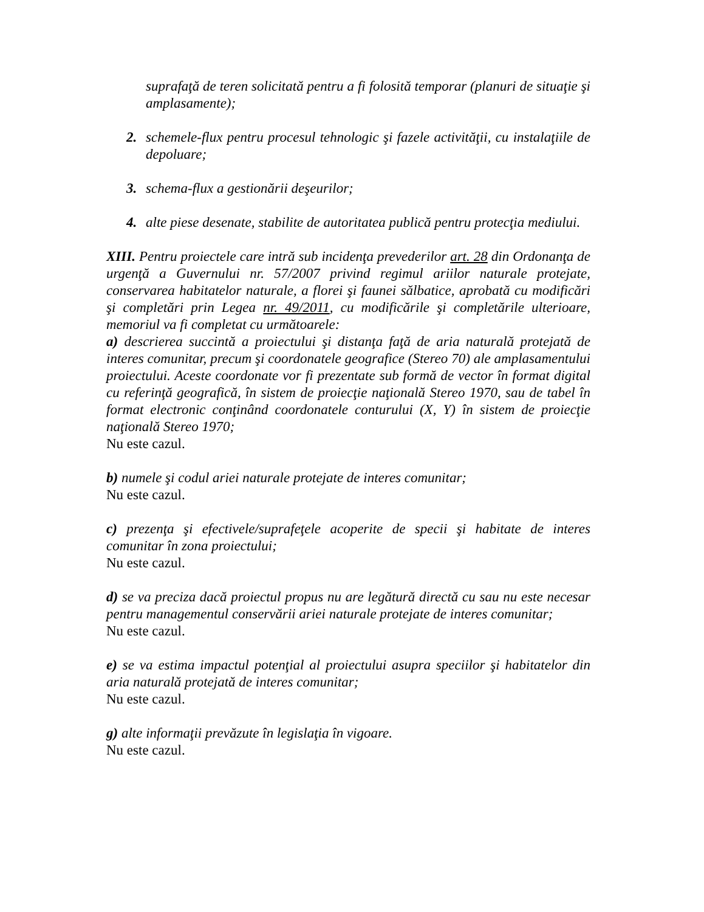suprafaţă de teren solicitată pentru a fi folosită temporar (planuri de situaţie şi amplasamente);
2. schemele-flux pentru procesul tehnologic şi fazele activităţii, cu instalaţiile de depoluare;
3. schema-flux a gestionării deşeurilor;
4. alte piese desenate, stabilite de autoritatea publică pentru protecţia mediului.
XIII. Pentru proiectele care intră sub incidenţa prevederilor art. 28 din Ordonanţa de urgenţă a Guvernului nr. 57/2007 privind regimul ariilor naturale protejate, conservarea habitatelor naturale, a florei şi faunei sălbatice, aprobată cu modificări şi completări prin Legea nr. 49/2011, cu modificările şi completările ulterioare, memoriul va fi completat cu următoarele:
a) descrierea succintă a proiectului şi distanţa faţă de aria naturală protejată de interes comunitar, precum şi coordonatele geografice (Stereo 70) ale amplasamentului proiectului. Aceste coordonate vor fi prezentate sub formă de vector în format digital cu referinţă geografică, în sistem de proiecţie naţională Stereo 1970, sau de tabel în format electronic conţinând coordonatele conturului (X, Y) în sistem de proiecţie naţională Stereo 1970;
Nu este cazul.
b) numele şi codul ariei naturale protejate de interes comunitar;
Nu este cazul.
c) prezenţa şi efectivele/suprafeţele acoperite de specii şi habitate de interes comunitar în zona proiectului;
Nu este cazul.
d) se va preciza dacă proiectul propus nu are legătură directă cu sau nu este necesar pentru managementul conservării ariei naturale protejate de interes comunitar;
Nu este cazul.
e) se va estima impactul potenţial al proiectului asupra speciilor şi habitatelor din aria naturală protejată de interes comunitar;
Nu este cazul.
g) alte informaţii prevăzute în legislaţia în vigoare.
Nu este cazul.